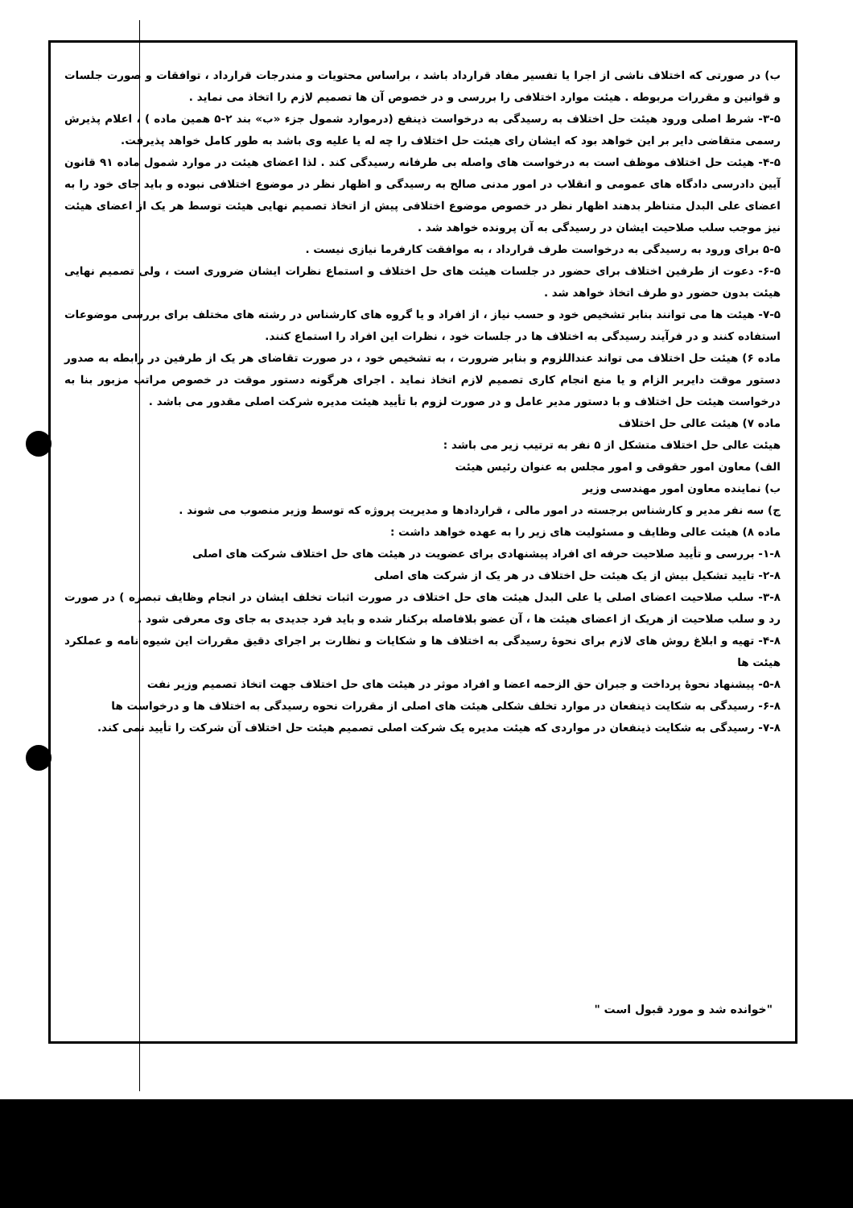ب) در صورتی که اختلاف ناشی از اجرا یا تفسیر مفاد قرارداد باشد ، براساس محتویات و مندرجات قرارداد ، توافقات و صورت جلسات و قوانین و مقررات مربوطه . هیئت موارد اختلافی را بررسی و در خصوص آن ها تصمیم لازم را اتخاذ می نماید .
۳-۵- شرط اصلی ورود هیئت حل اختلاف به رسیدگی به درخواست ذینفع (درموارد شمول جزء «ب» بند ۲-۵ همین ماده ) ، اعلام پذیرش رسمی متقاضی دایر بر این خواهد بود که ایشان رای هیئت حل اختلاف را چه له یا علیه وی باشد به طور کامل خواهد پذیرفت.
۴-۵- هیئت حل اختلاف موظف است به درخواست های واصله بی طرفانه رسیدگی کند . لذا اعضای هیئت در موارد شمول ماده ۹۱ قانون آیین دادرسی دادگاه های عمومی و انقلاب در امور مدنی صالح به رسیدگی و اظهار نظر در موضوع اختلافی نبوده و باید جای خود را به اعضای علی البدل متناظر بدهند اظهار نظر در خصوص موضوع اختلافی پیش از اتخاذ تصمیم نهایی هیئت توسط هر یک از اعضای هیئت نیز موجب سلب صلاحیت ایشان در رسیدگی به آن پرونده خواهد شد .
۵-۵ برای ورود به رسیدگی به درخواست طرف قرارداد ، به موافقت کارفرما نیازی نیست .
۶-۵- دعوت از طرفین اختلاف برای حضور در جلسات هیئت های حل اختلاف و استماع نظرات ایشان ضروری است ، ولی تصمیم نهایی هیئت بدون حضور دو طرف اتخاذ خواهد شد .
۷-۵- هیئت ها می توانند بنابر تشخیص خود و حسب نیاز ، از افراد و یا گروه های کارشناس در رشته های مختلف برای بررسی موضوعات استفاده کنند و در فرآیند رسیدگی به اختلاف ها در جلسات خود ، نظرات این افراد را استماع کنند.
ماده ۶) هیئت حل اختلاف می تواند عنداللزوم و بنابر ضرورت ، به تشخیص خود ، در صورت تقاضای هر یک از طرفین در رابطه به صدور دستور موقت دایربر الزام و یا منع انجام کاری تصمیم لازم اتخاذ نماید . اجرای هرگونه دستور موقت در خصوص مراتب مزبور بنا به درخواست هیئت حل اختلاف و با دستور مدیر عامل و در صورت لزوم با تأیید هیئت مدیره شرکت اصلی مقدور می باشد .
ماده ۷) هیئت عالی حل اختلاف
هیئت عالی حل اختلاف متشکل از ۵ نفر به ترتیب زیر می باشد :
الف) معاون امور حقوقی و امور مجلس به عنوان رئیس هیئت
ب) نماینده معاون امور مهندسی وزیر
ج) سه نفر مدیر و کارشناس برجسته در امور مالی ، قراردادها و مدیریت پروژه که توسط وزیر منصوب می شوند .
ماده ۸) هیئت عالی وظایف و مسئولیت های زیر را به عهده خواهد داشت :
۱-۸- بررسی و تأیید صلاحیت حرفه ای افراد پیشنهادی برای عضویت در هیئت های حل اختلاف شرکت های اصلی
۲-۸- تایید تشکیل بیش از یک هیئت حل اختلاف در هر یک از شرکت های اصلی
۳-۸- سلب صلاحیت اعضای اصلی یا علی البدل هیئت های حل اختلاف در صورت اثبات تخلف ایشان در انجام وظایف تبصره ) در صورت رد و سلب صلاحیت از هریک از اعضای هیئت ها ، آن عضو بلافاصله برکنار شده و باید فرد جدیدی به جای وی معرفی شود .
۴-۸- تهیه و ابلاغ روش های لازم برای نحوهٔ رسیدگی به اختلاف ها و شکایات و نظارت بر اجرای دقیق مقررات این شیوه نامه و عملکرد هیئت ها
۵-۸- پیشنهاد نحوهٔ پرداخت و جبران حق الزحمه اعضا و افراد موثر در هیئت های حل اختلاف جهت اتخاذ تصمیم وزیر نفت
۶-۸- رسیدگی به شکایت ذینفعان در موارد تخلف شکلی هیئت های اصلی از مقررات نحوه رسیدگی به اختلاف ها و درخواست ها
۷-۸- رسیدگی به شکایت ذینفعان در مواردی که هیئت مدیره یک شرکت اصلی تصمیم هیئت حل اختلاف آن شرکت را تأیید نمی کند.
"خوانده شد و مورد قبول است "